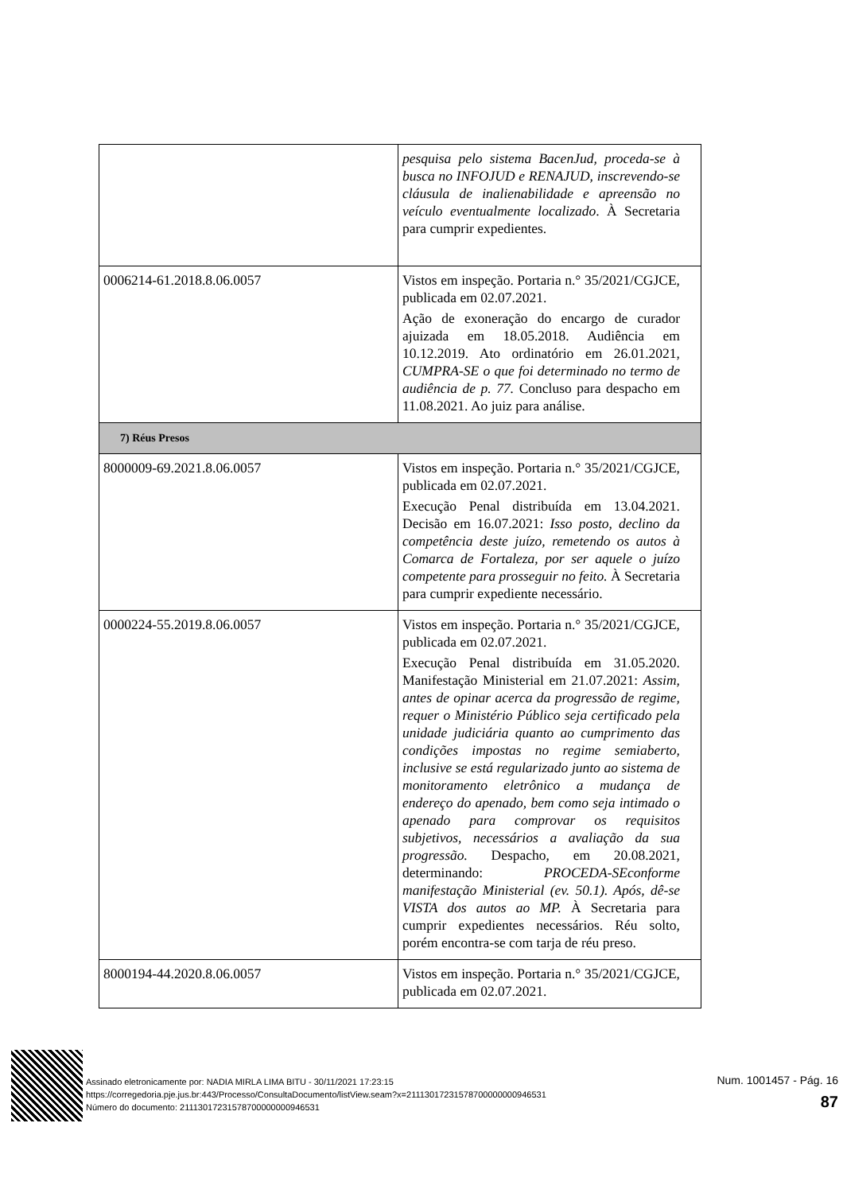| | pesquisa pelo sistema BacenJud, proceda-se à busca no INFOJUD e RENAJUD, inscrevendo-se cláusula de inalienabilidade e apreensão no veículo eventualmente localizado . À Secretaria para cumprir expedientes. |
| 0006214-61.2018.8.06.0057 | Vistos em inspeção. Portaria n.° 35/2021/CGJCE, publicada em 02.07.2021. Ação de exoneração do encargo de curador ajuizada em 18.05.2018. Audiência em 10.12.2019. Ato ordinatório em 26.01.2021, CUMPRA-SE o que foi determinado no termo de audiência de p. 77. Concluso para despacho em 11.08.2021. Ao juiz para análise. |
| 7) Réus Presos | |
| 8000009-69.2021.8.06.0057 | Vistos em inspeção. Portaria n.° 35/2021/CGJCE, publicada em 02.07.2021. Execução Penal distribuída em 13.04.2021. Decisão em 16.07.2021: Isso posto, declino da competência deste juízo, remetendo os autos à Comarca de Fortaleza, por ser aquele o juízo competente para prosseguir no feito. À Secretaria para cumprir expediente necessário. |
| 0000224-55.2019.8.06.0057 | Vistos em inspeção. Portaria n.° 35/2021/CGJCE, publicada em 02.07.2021. Execução Penal distribuída em 31.05.2020. Manifestação Ministerial em 21.07.2021: Assim, antes de opinar acerca da progressão de regime, requer o Ministério Público seja certificado pela unidade judiciária quanto ao cumprimento das condições impostas no regime semiaberto, inclusive se está regularizado junto ao sistema de monitoramento eletrônico a mudança de endereço do apenado, bem como seja intimado o apenado para comprovar os requisitos subjetivos, necessários a avaliação da sua progressão. Despacho, em 20.08.2021, determinando: PROCEDA-SEconforme manifestação Ministerial (ev. 50.1). Após, dê-se VISTA dos autos ao MP. À Secretaria para cumprir expedientes necessários. Réu solto, porém encontra-se com tarja de réu preso. |
| 8000194-44.2020.8.06.0057 | Vistos em inspeção. Portaria n.° 35/2021/CGJCE, publicada em 02.07.2021. |
Assinado eletronicamente por: NADIA MIRLA LIMA BITU - 30/11/2021 17:23:15
https://corregedoria.pje.jus.br:443/Processo/ConsultaDocumento/listView.seam?x=21113017231578700000000946531
Número do documento: 21113017231578700000000946531
Num. 1001457 - Pág. 16
87